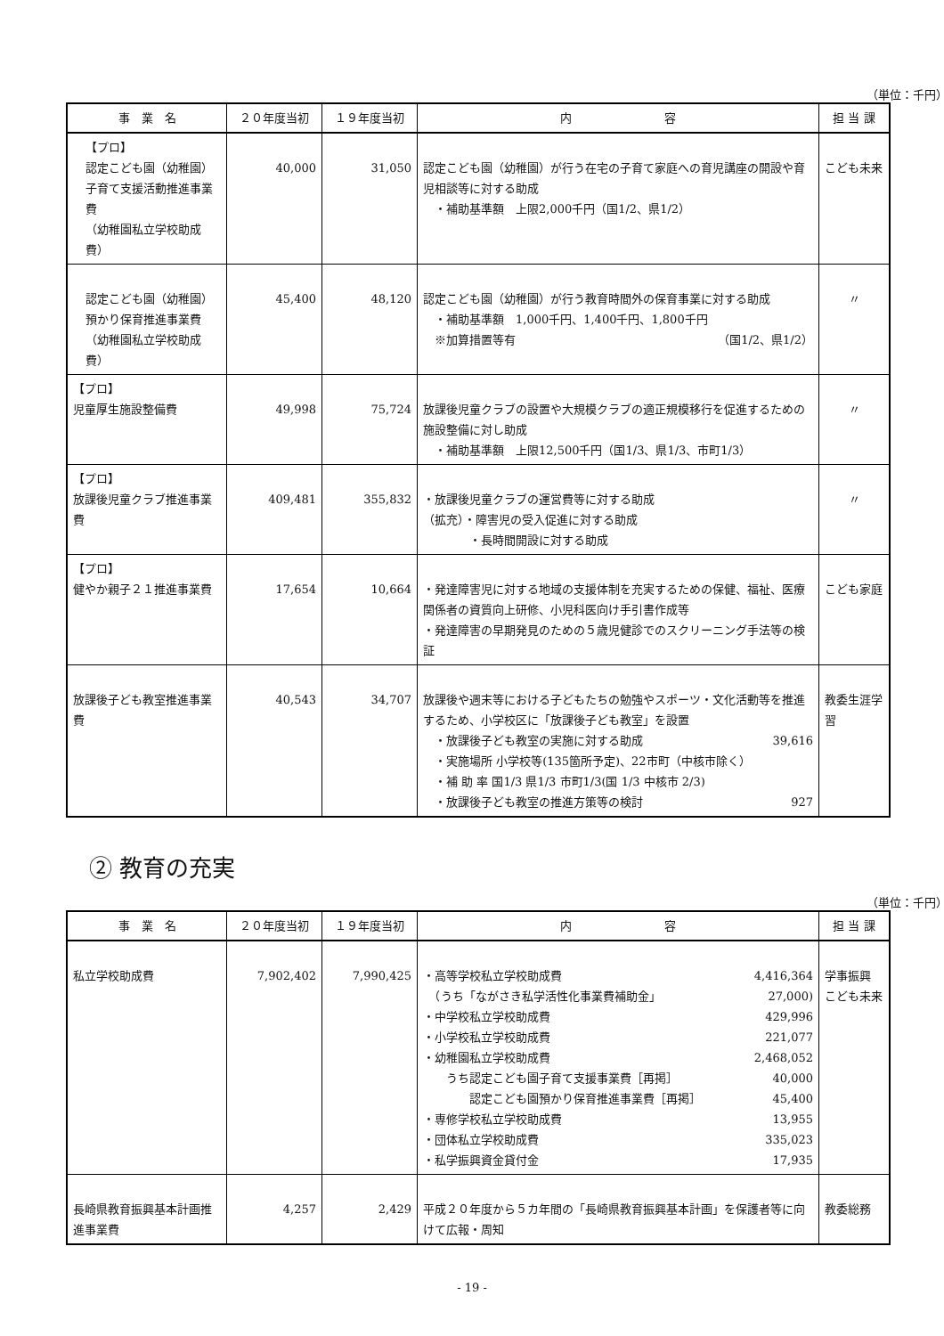（単位：千円）
| 事 業 名 | ２０年度当初 | １９年度当初 | 内 容 | 担 当 課 |
| --- | --- | --- | --- | --- |
| 【プロ】 認定こども園（幼稚園）子育て支援活動推進事業費 （幼稚園私立学校助成費） | 40,000 | 31,050 | 認定こども園（幼稚園）が行う在宅の子育て家庭への育児講座の開設や育児相談等に対する助成 ・補助基準額 上限2,000千円（国1/2、県1/2） | こども未来 |
| 認定こども園（幼稚園）預かり保育推進事業費 （幼稚園私立学校助成費） | 45,400 | 48,120 | 認定こども園（幼稚園）が行う教育時間外の保育事業に対する助成 ・補助基準額 1,000千円、1,400千円、1,800千円 ※加算措置等有 （国1/2、県1/2） | 〃 |
| 【プロ】 児童厚生施設整備費 | 49,998 | 75,724 | 放課後児童クラブの設置や大規模クラブの適正規模移行を促進するための施設整備に対し助成 ・補助基準額 上限12,500千円（国1/3、県1/3、市町1/3） | 〃 |
| 【プロ】 放課後児童クラブ推進事業費 | 409,481 | 355,832 | ・放課後児童クラブの運営費等に対する助成 （拡充）・障害児の受入促進に対する助成 ・長時間開設に対する助成 | 〃 |
| 【プロ】 健やか親子２１推進事業費 | 17,654 | 10,664 | ・発達障害児に対する地域の支援体制を充実するための保健、福祉、医療関係者の資質向上研修、小児科医向け手引書作成等 ・発達障害の早期発見のための５歳児健診でのスクリーニング手法等の検証 | こども家庭 |
| 放課後子ども教室推進事業費 | 40,543 | 34,707 | 放課後や週末等における子どもたちの勉強やスポーツ・文化活動等を推進するため、小学校区に「放課後子ども教室」を設置 ・放課後子ども教室の実施に対する助成 39,616 ・実施場所 小学校等(135箇所予定)、22市町（中核市除く） ・補 助 率 国1/3 県1/3 市町1/3(国 1/3 中核市 2/3) ・放課後子ども教室の推進方策等の検討 927 | 教委生涯学習 |
② 教育の充実
（単位：千円）
| 事 業 名 | ２０年度当初 | １９年度当初 | 内 容 | 担 当 課 |
| --- | --- | --- | --- | --- |
| 私立学校助成費 | 7,902,402 | 7,990,425 | ・高等学校私立学校助成費 4,416,364 （うち「ながさき私学活性化事業費補助金」 27,000) ・中学校私立学校助成費 429,996 ・小学校私立学校助成費 221,077 ・幼稚園私立学校助成費 2,468,052 うち認定こども園子育て支援事業費［再掲］ 40,000 認定こども園預かり保育推進事業費［再掲］ 45,400 ・専修学校私立学校助成費 13,955 ・団体私立学校助成費 335,023 ・私学振興資金貸付金 17,935 | 学事振興 こども未来 |
| 長崎県教育振興基本計画推進事業費 | 4,257 | 2,429 | 平成２０年度から５カ年間の「長崎県教育振興基本計画」を保護者等に向けて広報・周知 | 教委総務 |
- 19 -